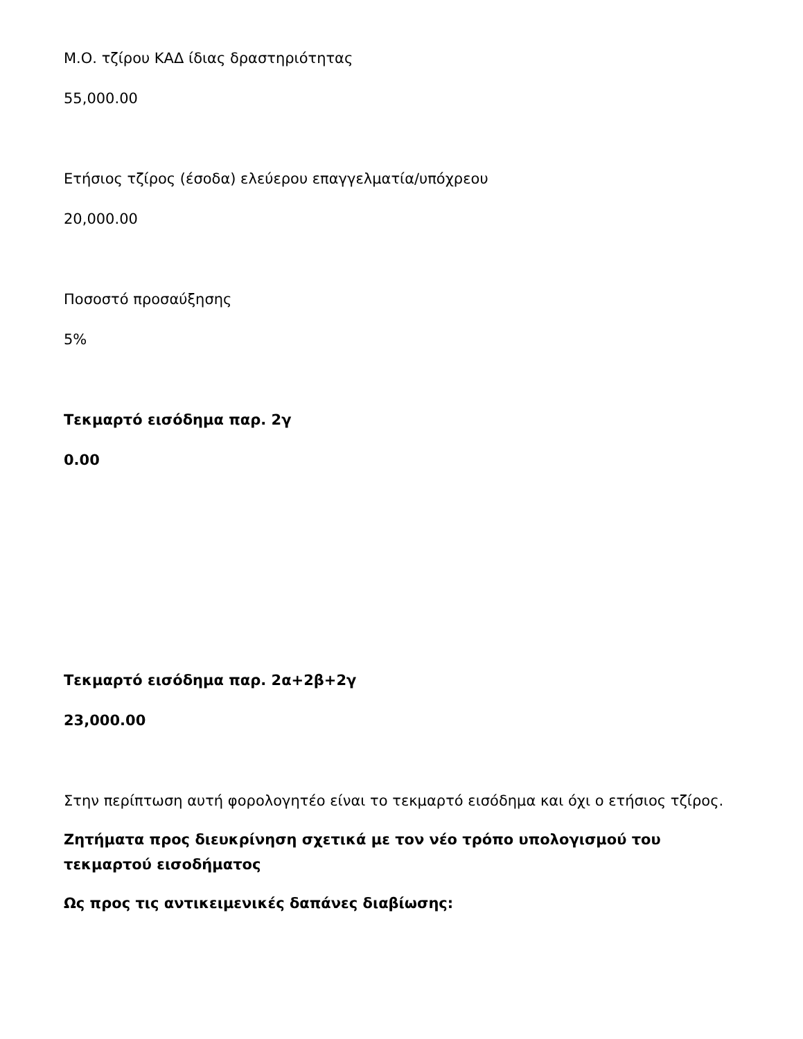Μ.Ο. τζίρου ΚΑΔ ίδιας δραστηριότητας
55,000.00
Ετήσιος τζίρος (έσοδα) ελεύερου επαγγελματία/υπόχρεου
20,000.00
Ποσοστό προσαύξησης
5%
Τεκμαρτό εισόδημα παρ. 2γ
0.00
Τεκμαρτό εισόδημα παρ. 2α+2β+2γ
23,000.00
Στην περίπτωση αυτή φορολογητέο είναι το τεκμαρτό εισόδημα και όχι ο ετήσιος τζίρος.
Ζητήματα προς διευκρίνηση σχετικά με τον νέο τρόπο υπολογισμού του τεκμαρτού εισοδήματος
Ως προς τις αντικειμενικές δαπάνες διαβίωσης: